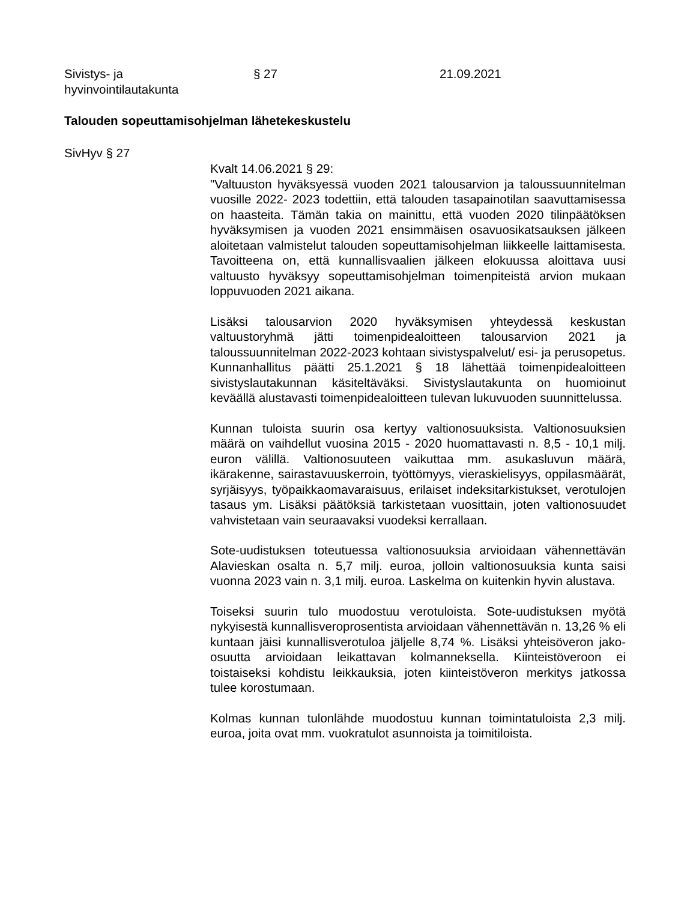Sivistys- ja
hyvinvointilautakunta
§ 27 21.09.2021
Talouden sopeuttamisohjelman lähetekeskustelu
SivHyv § 27
Kvalt 14.06.2021 § 29:
"Valtuuston hyväksyessä vuoden 2021 talousarvion ja taloussuunnitelman vuosille 2022- 2023 todettiin, että talouden tasapainotilan saavuttamisessa on haasteita. Tämän takia on mainittu, että vuoden 2020 tilinpäätöksen hyväksymisen ja vuoden 2021 ensimmäisen osavuosikatsauksen jälkeen aloitetaan valmistelut talouden sopeuttamisohjelman liikkeelle laittamisesta. Tavoitteena on, että kunnallisvaalien jälkeen elokuussa aloittava uusi valtuusto hyväksyy sopeuttamisohjelman toimenpiteistä arvion mukaan loppuvuoden 2021 aikana.
Lisäksi talousarvion 2020 hyväksymisen yhteydessä keskustan valtuustoryhmä jätti toimenpidealoitteen talousarvion 2021 ja taloussuunnitelman 2022-2023 kohtaan sivistyspalvelut/ esi- ja perusopetus. Kunnanhallitus päätti 25.1.2021 § 18 lähettää toimenpidealoitteen sivistyslautakunnan käsiteltäväksi. Sivistyslautakunta on huomioinut keväällä alustavasti toimenpidealoitteen tulevan lukuvuoden suunnittelussa.
Kunnan tuloista suurin osa kertyy valtionosuuksista. Valtionosuuksien määrä on vaihdellut vuosina 2015 - 2020 huomattavasti n. 8,5 - 10,1 milj. euron välillä. Valtionosuuteen vaikuttaa mm. asukasluvun määrä, ikärakenne, sairastavuuskerroin, työttömyys, vieraskielisyys, oppilasmäärät, syrjäisyys, työpaikkaomavaraisuus, erilaiset indeksitarkistukset, verotulojen tasaus ym. Lisäksi päätöksiä tarkistetaan vuosittain, joten valtionosuudet vahvistetaan vain seuraavaksi vuodeksi kerrallaan.
Sote-uudistuksen toteutuessa valtionosuuksia arvioidaan vähennettävän Alavieskan osalta n. 5,7 milj. euroa, jolloin valtionosuuksia kunta saisi vuonna 2023 vain n. 3,1 milj. euroa. Laskelma on kuitenkin hyvin alustava.
Toiseksi suurin tulo muodostuu verotuloista. Sote-uudistuksen myötä nykyisestä kunnallisveroprosentista arvioidaan vähennettävän n. 13,26 % eli kuntaan jäisi kunnallisverotuloa jäljelle 8,74 %. Lisäksi yhteisöveron jako-osuutta arvioidaan leikattavan kolmanneksella. Kiinteistöveroon ei toistaiseksi kohdistu leikkauksia, joten kiinteistöveron merkitys jatkossa tulee korostumaan.
Kolmas kunnan tulonlähde muodostuu kunnan toimintatuloista 2,3 milj. euroa, joita ovat mm. vuokratulot asunnoista ja toimitiloista.